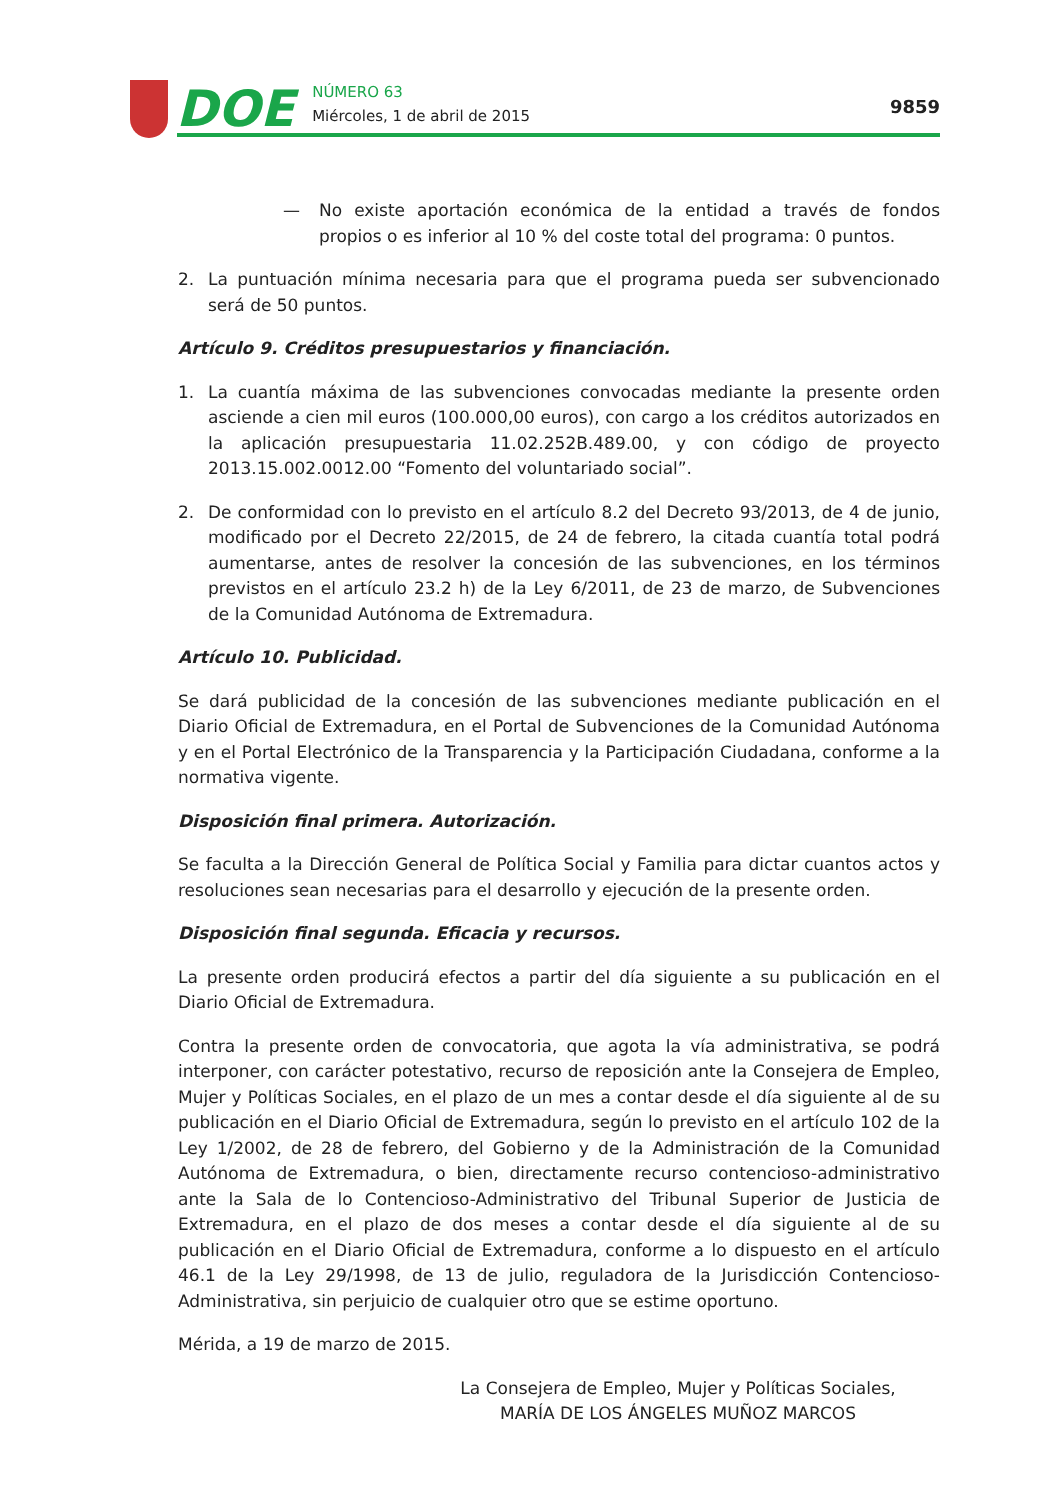DOE NÚMERO 63
Miércoles, 1 de abril de 2015
9859
— No existe aportación económica de la entidad a través de fondos propios o es inferior al 10 % del coste total del programa: 0 puntos.
2. La puntuación mínima necesaria para que el programa pueda ser subvencionado será de 50 puntos.
Artículo 9. Créditos presupuestarios y financiación.
1. La cuantía máxima de las subvenciones convocadas mediante la presente orden asciende a cien mil euros (100.000,00 euros), con cargo a los créditos autorizados en la aplicación presupuestaria 11.02.252B.489.00, y con código de proyecto 2013.15.002.0012.00 “Fomento del voluntariado social”.
2. De conformidad con lo previsto en el artículo 8.2 del Decreto 93/2013, de 4 de junio, modificado por el Decreto 22/2015, de 24 de febrero, la citada cuantía total podrá aumentarse, antes de resolver la concesión de las subvenciones, en los términos previstos en el artículo 23.2 h) de la Ley 6/2011, de 23 de marzo, de Subvenciones de la Comunidad Autónoma de Extremadura.
Artículo 10. Publicidad.
Se dará publicidad de la concesión de las subvenciones mediante publicación en el Diario Oficial de Extremadura, en el Portal de Subvenciones de la Comunidad Autónoma y en el Portal Electrónico de la Transparencia y la Participación Ciudadana, conforme a la normativa vigente.
Disposición final primera. Autorización.
Se faculta a la Dirección General de Política Social y Familia para dictar cuantos actos y resoluciones sean necesarias para el desarrollo y ejecución de la presente orden.
Disposición final segunda. Eficacia y recursos.
La presente orden producirá efectos a partir del día siguiente a su publicación en el Diario Oficial de Extremadura.
Contra la presente orden de convocatoria, que agota la vía administrativa, se podrá interponer, con carácter potestativo, recurso de reposición ante la Consejera de Empleo, Mujer y Políticas Sociales, en el plazo de un mes a contar desde el día siguiente al de su publicación en el Diario Oficial de Extremadura, según lo previsto en el artículo 102 de la Ley 1/2002, de 28 de febrero, del Gobierno y de la Administración de la Comunidad Autónoma de Extremadura, o bien, directamente recurso contencioso-administrativo ante la Sala de lo Contencioso-Administrativo del Tribunal Superior de Justicia de Extremadura, en el plazo de dos meses a contar desde el día siguiente al de su publicación en el Diario Oficial de Extremadura, conforme a lo dispuesto en el artículo 46.1 de la Ley 29/1998, de 13 de julio, reguladora de la Jurisdicción Contencioso-Administrativa, sin perjuicio de cualquier otro que se estime oportuno.
Mérida, a 19 de marzo de 2015.
La Consejera de Empleo, Mujer y Políticas Sociales,
MARÍA DE LOS ÁNGELES MUÑOZ MARCOS